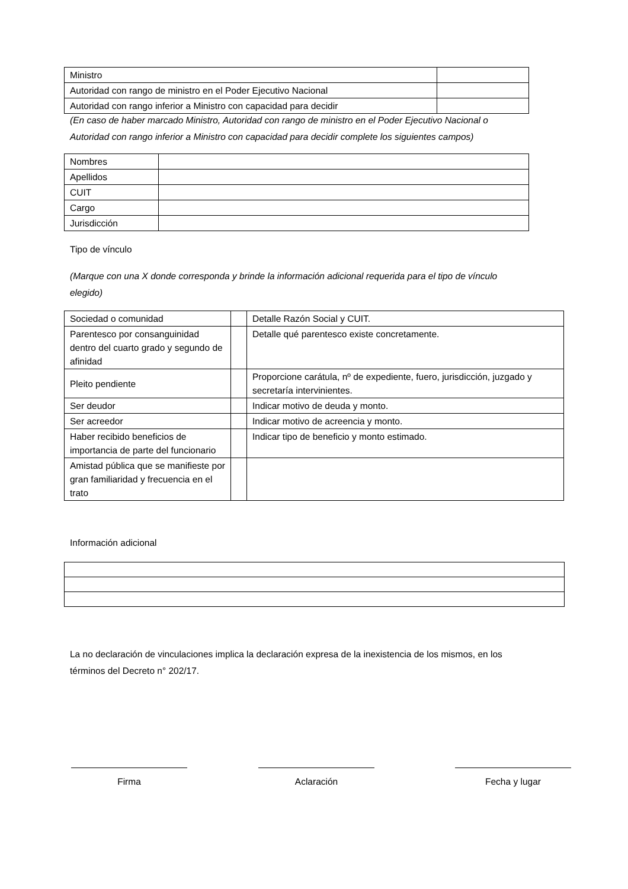| Ministro | |
| Autoridad con rango de ministro en el Poder Ejecutivo Nacional | |
| Autoridad con rango inferior a Ministro con capacidad para decidir | |
(En caso de haber marcado Ministro, Autoridad con rango de ministro en el Poder Ejecutivo Nacional o
Autoridad con rango inferior a Ministro con capacidad para decidir complete los siguientes campos)
| Nombres | |
| Apellidos | |
| CUIT | |
| Cargo | |
| Jurisdicción | |
Tipo de vínculo
(Marque con una X donde corresponda y brinde la información adicional requerida para el tipo de vínculo
elegido)
| Sociedad o comunidad | | Detalle Razón Social y CUIT. |
| Parentesco por consanguinidad dentro del cuarto grado y segundo de afinidad | | Detalle qué parentesco existe concretamente. |
| Pleito pendiente | | Proporcione carátula, nº de expediente, fuero, jurisdicción, juzgado y secretaría intervinientes. |
| Ser deudor | | Indicar motivo de deuda y monto. |
| Ser acreedor | | Indicar motivo de acreencia y monto. |
| Haber recibido beneficios de importancia de parte del funcionario | | Indicar tipo de beneficio y monto estimado. |
| Amistad pública que se manifieste por gran familiaridad y frecuencia en el trato | | |
Información adicional
La no declaración de vinculaciones implica la declaración expresa de la inexistencia de los mismos, en los
términos del Decreto n° 202/17.
Firma Aclaración Fecha y lugar